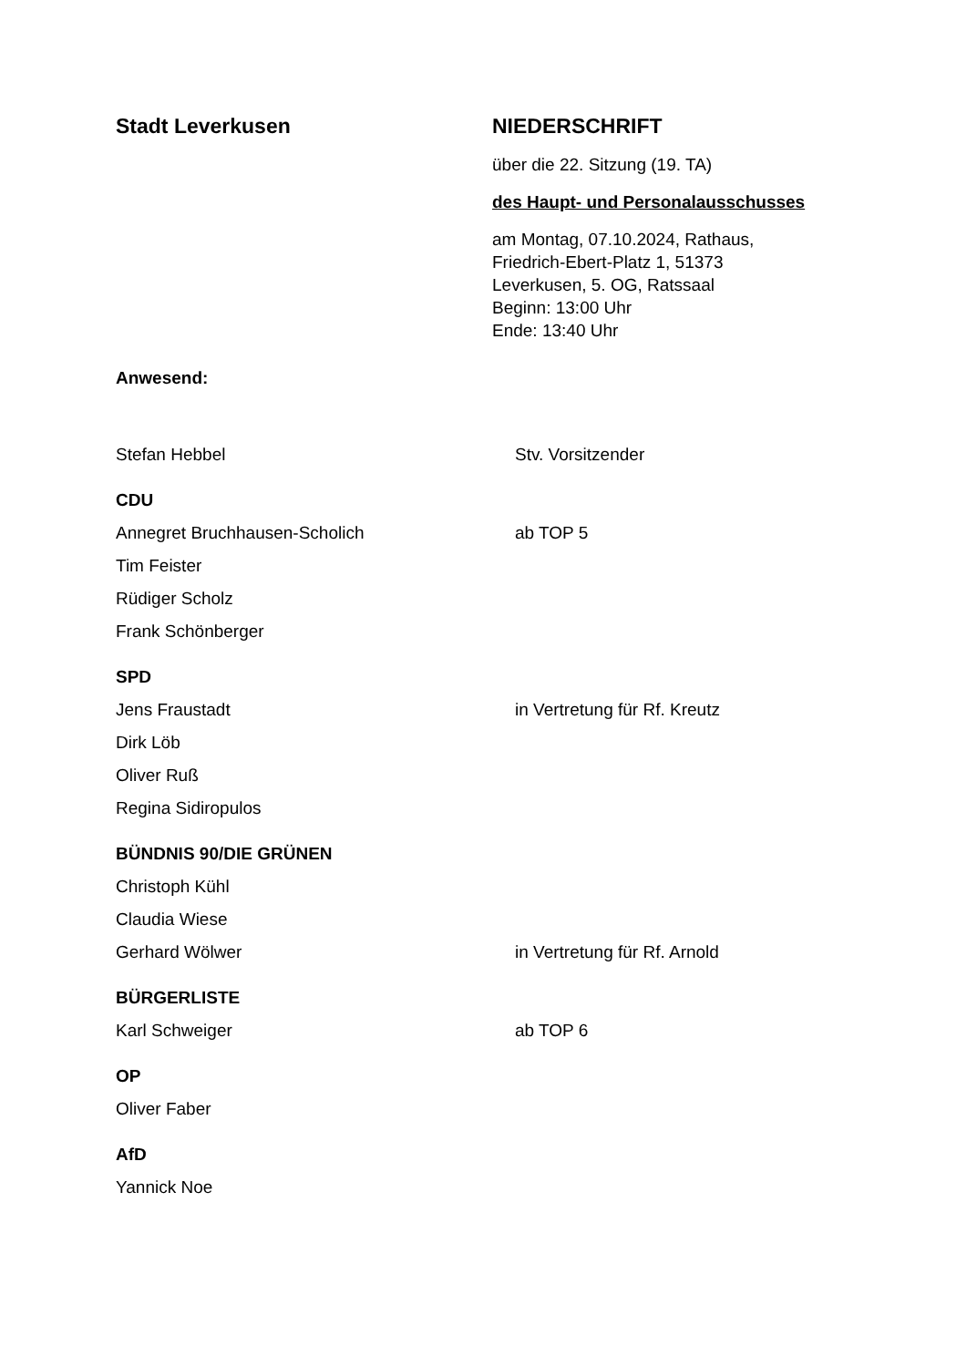Stadt Leverkusen NIEDERSCHRIFT
über die 22. Sitzung (19. TA)
des Haupt- und Personalausschusses
am Montag, 07.10.2024, Rathaus,
Friedrich-Ebert-Platz 1, 51373
Leverkusen, 5. OG, Ratssaal
Beginn: 13:00 Uhr
Ende: 13:40 Uhr
Anwesend:
Stefan Hebbel Stv. Vorsitzender
CDU
Annegret Bruchhausen-Scholich ab TOP 5
Tim Feister
Rüdiger Scholz
Frank Schönberger
SPD
Jens Fraustadt in Vertretung für Rf. Kreutz
Dirk Löb
Oliver Ruß
Regina Sidiropulos
BÜNDNIS 90/DIE GRÜNEN
Christoph Kühl
Claudia Wiese
Gerhard Wölwer in Vertretung für Rf. Arnold
BÜRGERLISTE
Karl Schweiger ab TOP 6
OP
Oliver Faber
AfD
Yannick Noe